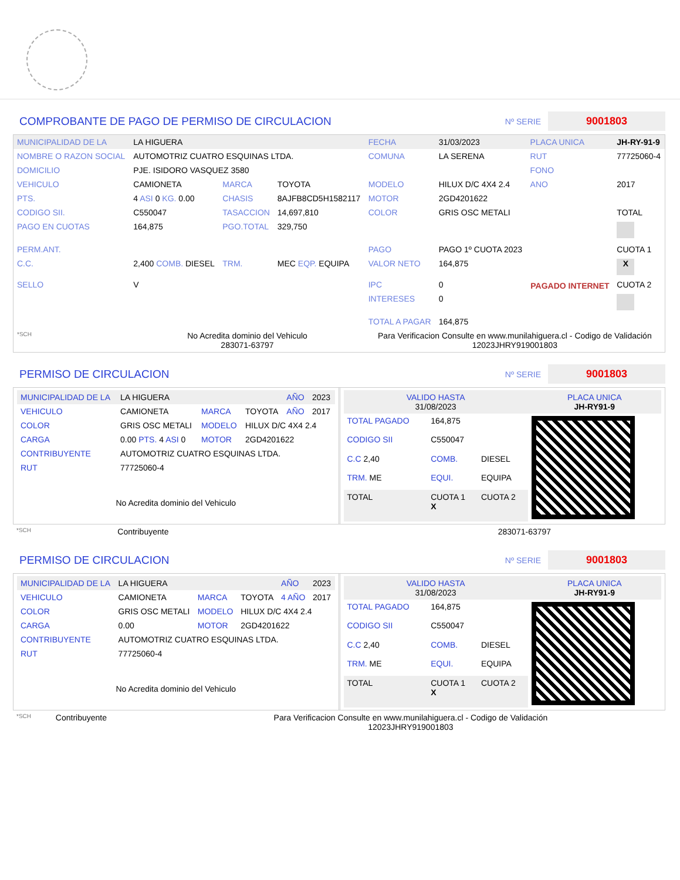COMPROBANTE DE PAGO DE PERMISO DE CIRCULACION
Nº SERIE 9001803
| MUNICIPALIDAD DE LA | LA HIGUERA | | | FECHA | 31/03/2023 | PLACA UNICA | JH-RY-91-9 |
| NOMBRE O RAZON SOCIAL | AUTOMOTRIZ CUATRO ESQUINAS LTDA. | | | COMUNA | LA SERENA | RUT | 77725060-4 |
| DOMICILIO | PJE. ISIDORO VASQUEZ 3580 | | | | | FONO | |
| VEHICULO | CAMIONETA | MARCA | TOYOTA | MODELO | HILUX D/C 4X4 2.4 | ANO | 2017 |
| PTS. | 4 ASI 0 KG. 0.00 | CHASIS | 8AJFB8CD5H1582117 | MOTOR | 2GD4201622 | | |
| CODIGO SII. | C550047 | TASACCION | 14,697,810 | COLOR | GRIS OSC METALI | | TOTAL |
| PAGO EN CUOTAS | 164,875 | PGO.TOTAL | 329,750 | | | | |
| PERM.ANT. | | | | PAGO | PAGO 1º CUOTA 2023 | PAGADO INTERNET | CUOTA 1 |
| C.C. | 2,400 COMB. DIESEL | TRM. | MEC EQP. EQUIPA | VALOR NETO | 164,875 | | X |
| SELLO | V | | | IPC | 0 | | CUOTA 2 |
| | | | | INTERESES | 0 | | |
| | | | | TOTAL A PAGAR | 164,875 | | |
| *SCH | No Acredita dominio del Vehiculo 283071-63797 | | | Para Verificacion Consulte en www.munilahiguera.cl - Codigo de Validación 12023JHRY919001803 | | | |
PERMISO DE CIRCULACION
Nº SERIE 9001803
| / MUNICIPALIDAD DE LA / LA HIGUERA / / / AÑO / 2023 / / VEHICULO / CAMIONETA / MARCA / TOYOTA / AÑO / 2017 / / COLOR / GRIS OSC METALI / MODELO / HILUX D/C 4X4 2.4 / / / / CARGA / 0.00 PTS. 4 ASI 0 / MOTOR / 2GD4201622 / / / / CONTRIBUYENTE / AUTOMOTRIZ CUATRO ESQUINAS LTDA. / / / / / / RUT / 77725060-4 / / / / / / No Acredita dominio del Vehiculo / / / / / / | / VALIDO HASTA 31/08/2023 / / / PLACA UNICA JH-RY91-9 / / TOTAL PAGADO / 164,875 / / / / CODIGO SII / C550047 / / / / C.C 2,40 / COMB. / DIESEL / / / TRM. ME / EQUI. / EQUIPA / / / TOTAL / CUOTA 1 X / CUOTA 2 / / |
| *SCH | Contribuyente | 283071-63797 |
PERMISO DE CIRCULACION
Nº SERIE 9001803
| / MUNICIPALIDAD DE LA / LA HIGUERA / / / AÑO / 2023 / / VEHICULO / CAMIONETA / MARCA / TOYOTA / 4 AÑO / 2017 / / COLOR / GRIS OSC METALI / MODELO / HILUX D/C 4X4 2.4 / / / / CARGA / 0.00 / MOTOR / 2GD4201622 / / / / CONTRIBUYENTE / AUTOMOTRIZ CUATRO ESQUINAS LTDA. / / / / / / RUT / 77725060-4 / / / / / / No Acredita dominio del Vehiculo / / / / / / | / VALIDO HASTA 31/08/2023 / / / PLACA UNICA JH-RY91-9 / / TOTAL PAGADO / 164,875 / / / / CODIGO SII / C550047 / / / / C.C 2,40 / COMB. / DIESEL / / / TRM. ME / EQUI. / EQUIPA / / / TOTAL / CUOTA 1 X / CUOTA 2 / / |
| *SCH | Contribuyente | Para Verificacion Consulte en www.munilahiguera.cl - Codigo de Validación 12023JHRY919001803 |